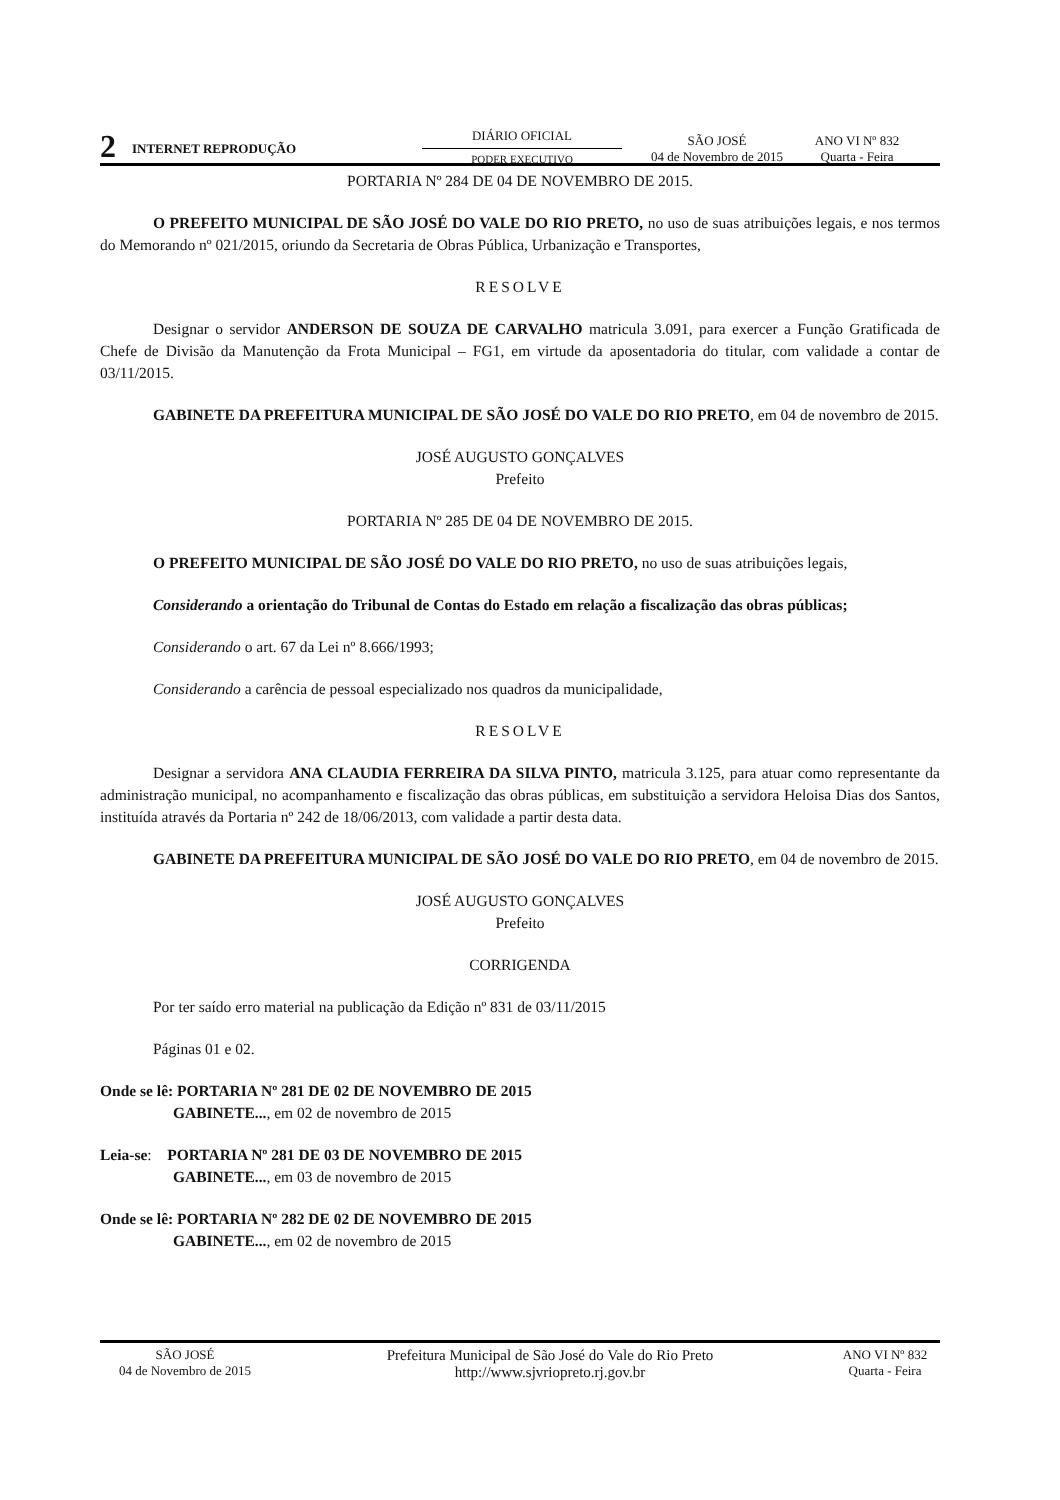2
INTERNET REPRODUÇÃO
DIÁRIO OFICIAL
PODER EXECUTIVO
SÃO JOSÉ
04 de Novembro de 2015
ANO VI Nº 832
Quarta - Feira
PORTARIA Nº 284 DE 04 DE NOVEMBRO DE 2015.
O PREFEITO MUNICIPAL DE SÃO JOSÉ DO VALE DO RIO PRETO, no uso de suas atribuições legais, e nos termos do Memorando nº 021/2015, oriundo da Secretaria de Obras Pública, Urbanização e Transportes,
RESOLVE
Designar o servidor ANDERSON DE SOUZA DE CARVALHO matricula 3.091, para exercer a Função Gratificada de Chefe de Divisão da Manutenção da Frota Municipal – FG1, em virtude da aposentadoria do titular, com validade a contar de 03/11/2015.
GABINETE DA PREFEITURA MUNICIPAL DE SÃO JOSÉ DO VALE DO RIO PRETO, em 04 de novembro de 2015.
JOSÉ AUGUSTO GONÇALVES
Prefeito
PORTARIA Nº 285 DE 04 DE NOVEMBRO DE 2015.
O PREFEITO MUNICIPAL DE SÃO JOSÉ DO VALE DO RIO PRETO, no uso de suas atribuições legais,
Considerando a orientação do Tribunal de Contas do Estado em relação a fiscalização das obras públicas;
Considerando o art. 67 da Lei nº 8.666/1993;
Considerando a carência de pessoal especializado nos quadros da municipalidade,
RESOLVE
Designar a servidora ANA CLAUDIA FERREIRA DA SILVA PINTO, matricula 3.125, para atuar como representante da administração municipal, no acompanhamento e fiscalização das obras públicas, em substituição a servidora Heloisa Dias dos Santos, instituída através da Portaria nº 242 de 18/06/2013, com validade a partir desta data.
GABINETE DA PREFEITURA MUNICIPAL DE SÃO JOSÉ DO VALE DO RIO PRETO, em 04 de novembro de 2015.
JOSÉ AUGUSTO GONÇALVES
Prefeito
CORRIGENDA
Por ter saído erro material na publicação da Edição nº 831 de 03/11/2015
Páginas 01 e 02.
Onde se lê: PORTARIA Nº 281 DE 02 DE NOVEMBRO DE 2015
GABINETE..., em 02 de novembro de 2015
Leia-se: PORTARIA Nº 281 DE 03 DE NOVEMBRO DE 2015
GABINETE..., em 03 de novembro de 2015
Onde se lê: PORTARIA Nº 282 DE 02 DE NOVEMBRO DE 2015
GABINETE..., em 02 de novembro de 2015
SÃO JOSÉ
04 de Novembro de 2015
Prefeitura Municipal de São José do Vale do Rio Preto
http://www.sjvriopreto.rj.gov.br
ANO VI Nº 832
Quarta - Feira